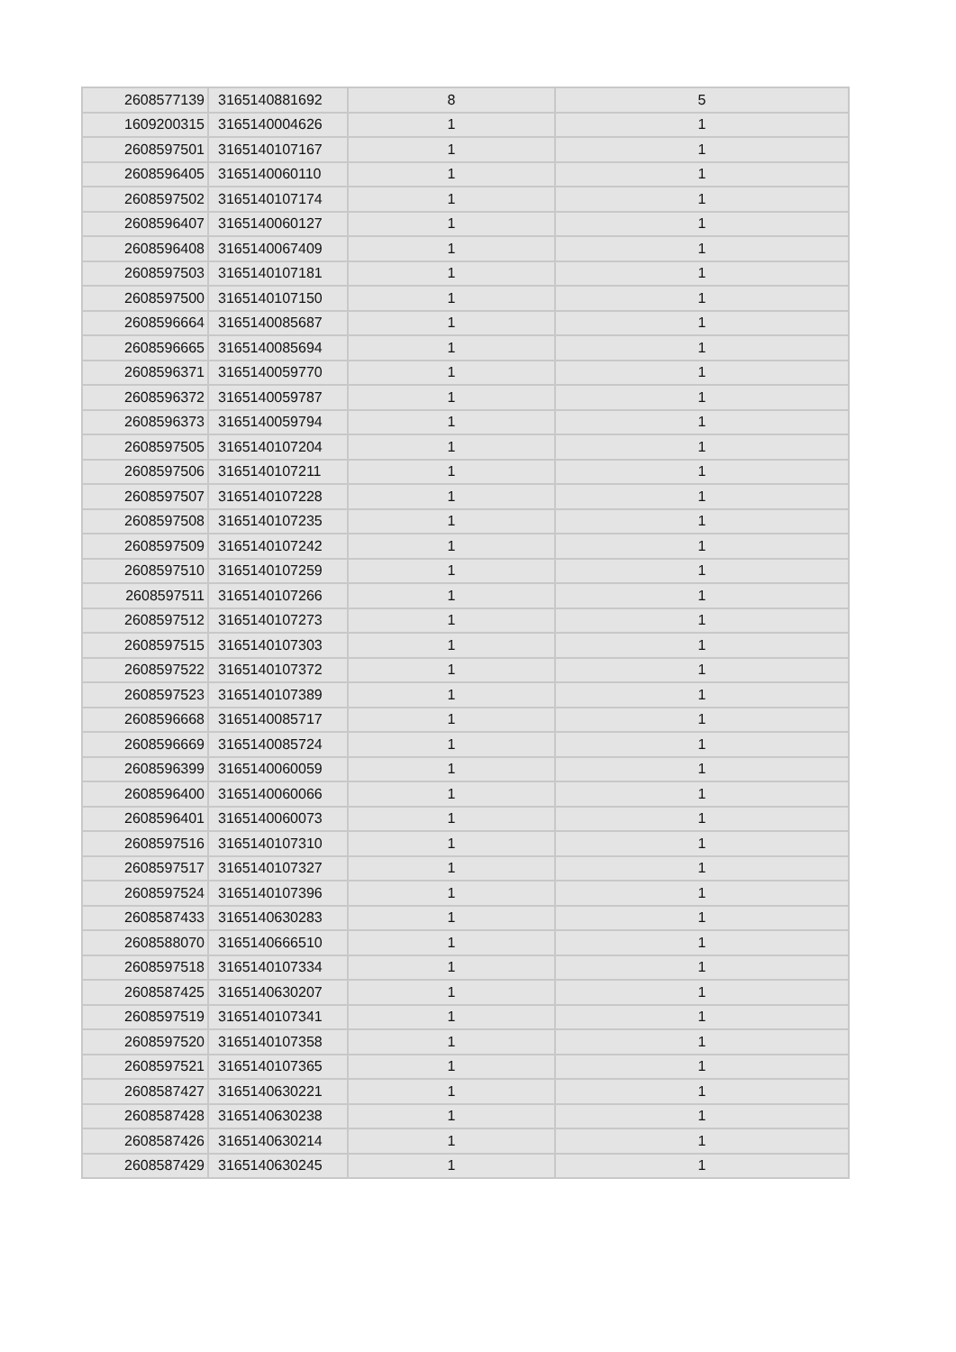| 2608577139 | 3165140881692 | 8 | 5 |
| 1609200315 | 3165140004626 | 1 | 1 |
| 2608597501 | 3165140107167 | 1 | 1 |
| 2608596405 | 3165140060110 | 1 | 1 |
| 2608597502 | 3165140107174 | 1 | 1 |
| 2608596407 | 3165140060127 | 1 | 1 |
| 2608596408 | 3165140067409 | 1 | 1 |
| 2608597503 | 3165140107181 | 1 | 1 |
| 2608597500 | 3165140107150 | 1 | 1 |
| 2608596664 | 3165140085687 | 1 | 1 |
| 2608596665 | 3165140085694 | 1 | 1 |
| 2608596371 | 3165140059770 | 1 | 1 |
| 2608596372 | 3165140059787 | 1 | 1 |
| 2608596373 | 3165140059794 | 1 | 1 |
| 2608597505 | 3165140107204 | 1 | 1 |
| 2608597506 | 3165140107211 | 1 | 1 |
| 2608597507 | 3165140107228 | 1 | 1 |
| 2608597508 | 3165140107235 | 1 | 1 |
| 2608597509 | 3165140107242 | 1 | 1 |
| 2608597510 | 3165140107259 | 1 | 1 |
| 2608597511 | 3165140107266 | 1 | 1 |
| 2608597512 | 3165140107273 | 1 | 1 |
| 2608597515 | 3165140107303 | 1 | 1 |
| 2608597522 | 3165140107372 | 1 | 1 |
| 2608597523 | 3165140107389 | 1 | 1 |
| 2608596668 | 3165140085717 | 1 | 1 |
| 2608596669 | 3165140085724 | 1 | 1 |
| 2608596399 | 3165140060059 | 1 | 1 |
| 2608596400 | 3165140060066 | 1 | 1 |
| 2608596401 | 3165140060073 | 1 | 1 |
| 2608597516 | 3165140107310 | 1 | 1 |
| 2608597517 | 3165140107327 | 1 | 1 |
| 2608597524 | 3165140107396 | 1 | 1 |
| 2608587433 | 3165140630283 | 1 | 1 |
| 2608588070 | 3165140666510 | 1 | 1 |
| 2608597518 | 3165140107334 | 1 | 1 |
| 2608587425 | 3165140630207 | 1 | 1 |
| 2608597519 | 3165140107341 | 1 | 1 |
| 2608597520 | 3165140107358 | 1 | 1 |
| 2608597521 | 3165140107365 | 1 | 1 |
| 2608587427 | 3165140630221 | 1 | 1 |
| 2608587428 | 3165140630238 | 1 | 1 |
| 2608587426 | 3165140630214 | 1 | 1 |
| 2608587429 | 3165140630245 | 1 | 1 |